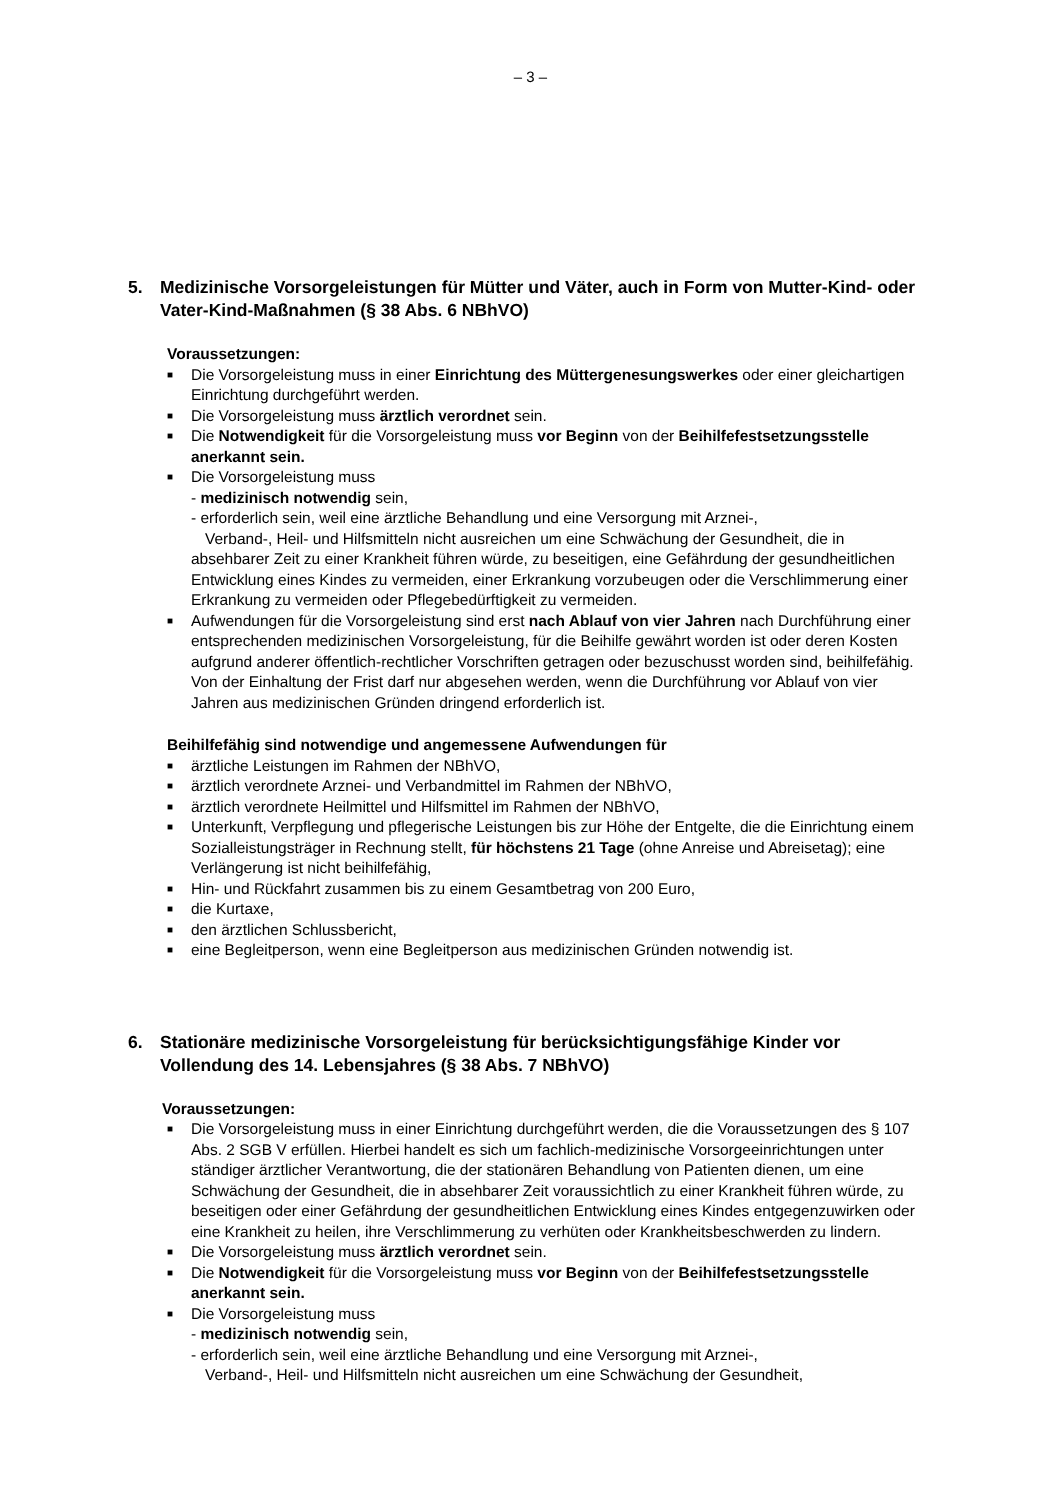– 3 –
5. Medizinische Vorsorgeleistungen für Mütter und Väter, auch in Form von Mutter-Kind- oder Vater-Kind-Maßnahmen (§ 38 Abs. 6 NBhVO)
Voraussetzungen:
■ Die Vorsorgeleistung muss in einer Einrichtung des Müttergenesungswerkes oder einer gleichartigen Einrichtung durchgeführt werden.
■ Die Vorsorgeleistung muss ärztlich verordnet sein.
■ Die Notwendigkeit für die Vorsorgeleistung muss vor Beginn von der Beihilfefestsetzungsstelle anerkannt sein.
■ Die Vorsorgeleistung muss
- medizinisch notwendig sein,
- erforderlich sein, weil eine ärztliche Behandlung und eine Versorgung mit Arznei-,
Verband-, Heil- und Hilfsmitteln nicht ausreichen um eine Schwächung der Gesundheit, die in absehbarer Zeit zu einer Krankheit führen würde, zu beseitigen, eine Gefährdung der gesundheitlichen Entwicklung eines Kindes zu vermeiden, einer Erkrankung vorzubeugen oder die Verschlimmerung einer Erkrankung zu vermeiden oder Pflegebedürftigkeit zu vermeiden.
■ Aufwendungen für die Vorsorgeleistung sind erst nach Ablauf von vier Jahren nach Durchführung einer entsprechenden medizinischen Vorsorgeleistung, für die Beihilfe gewährt worden ist oder deren Kosten aufgrund anderer öffentlich-rechtlicher Vorschriften getragen oder bezuschusst worden sind, beihilfefähig. Von der Einhaltung der Frist darf nur abgesehen werden, wenn die Durchführung vor Ablauf von vier Jahren aus medizinischen Gründen dringend erforderlich ist.
Beihilfefähig sind notwendige und angemessene Aufwendungen für
■ ärztliche Leistungen im Rahmen der NBhVO,
■ ärztlich verordnete Arznei- und Verbandmittel im Rahmen der NBhVO,
■ ärztlich verordnete Heilmittel und Hilfsmittel im Rahmen der NBhVO,
■ Unterkunft, Verpflegung und pflegerische Leistungen bis zur Höhe der Entgelte, die die Einrichtung einem Sozialleistungsträger in Rechnung stellt, für höchstens 21 Tage (ohne Anreise und Abreisetag); eine Verlängerung ist nicht beihilfefähig,
■ Hin- und Rückfahrt zusammen bis zu einem Gesamtbetrag von 200 Euro,
■ die Kurtaxe,
■ den ärztlichen Schlussbericht,
■ eine Begleitperson, wenn eine Begleitperson aus medizinischen Gründen notwendig ist.
6. Stationäre medizinische Vorsorgeleistung für berücksichtigungsfähige Kinder vor Vollendung des 14. Lebensjahres (§ 38 Abs. 7 NBhVO)
Voraussetzungen:
■ Die Vorsorgeleistung muss in einer Einrichtung durchgeführt werden, die die Voraussetzungen des § 107 Abs. 2 SGB V erfüllen. Hierbei handelt es sich um fachlich-medizinische Vorsorgeeinrichtungen unter ständiger ärztlicher Verantwortung, die der stationären Behandlung von Patienten dienen, um eine Schwächung der Gesundheit, die in absehbarer Zeit voraussichtlich zu einer Krankheit führen würde, zu beseitigen oder einer Gefährdung der gesundheitlichen Entwicklung eines Kindes entgegenzuwirken oder eine Krankheit zu heilen, ihre Verschlimmerung zu verhüten oder Krankheitsbeschwerden zu lindern.
■ Die Vorsorgeleistung muss ärztlich verordnet sein.
■ Die Notwendigkeit für die Vorsorgeleistung muss vor Beginn von der Beihilfefestsetzungsstelle anerkannt sein.
■ Die Vorsorgeleistung muss
- medizinisch notwendig sein,
- erforderlich sein, weil eine ärztliche Behandlung und eine Versorgung mit Arznei-,
Verband-, Heil- und Hilfsmitteln nicht ausreichen um eine Schwächung der Gesundheit,